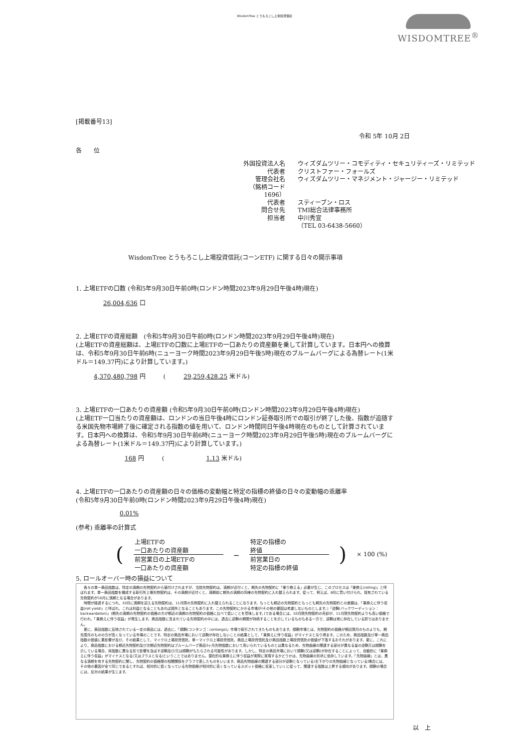WisdomTree とうもろこし上場投資信託
WISDOMTREE<sup>®</sup>
[掲載番号13]
令和 5年 10月 2日
各　　位
外国投資法人名
ウィズダムツリー・コモディティ・セキュリティーズ・リミテッド
代表者
クリストファー・フォールズ
管理会社名
ウィズダムツリー・マネジメント・ジャージー・リミテッド
（銘柄コード　1696）
代表者
スティーブン・ロス
問合せ先
TMI総合法律事務所
担当者
中川秀宣
（TEL 03-6438-5660）
WisdomTree とうもろこし上場投資信託(コーンETF) に関する日々の開示事項
1. 上場ETFの口数 (令和5年9月30日午前0時(ロンドン時間2023年9月29日午後4時)現在)
26,004,636 口
2. 上場ETFの資産総額　(令和5年9月30日午前0時(ロンドン時間2023年9月29日午後4時)現在)
(上場ETFの資産総額は、上場ETFの口数に上場ETFの一口あたりの資産額を乗して計算しています。日本円への換算は、令和5年9月30日午前6時(ニューヨーク時間2023年9月29日午後5時)現在のブルームバーグによる為替レート(1米ドル＝149.37円)により計算しています。)
4,370,480,798 円　　　(　　　29,259,428.25 米ドル)
3. 上場ETFの一口あたりの資産額 (令和5年9月30日午前0時(ロンドン時間2023年9月29日午後4時)現在)
(上場ETF一口当たりの資産額は、ロンドンの当日午後4時にロンドン証券取引所での取引が終了した後、指数が追随する米国先物市場終了後に確定される指数の値を用いて、ロンドン時間同日午後4時現在のものとして計算されています。日本円への換算は、令和5年9月30日午前6時(ニューヨーク時間2023年9月29日午後5時)現在のブルームバーグによる為替レート(1米ドル＝149.37円)により計算しています。)
168 円　　　(　　　　　　　1.13 米ドル)
4. 上場ETFの一口あたりの資産額の日々の価格の変動幅と特定の指標の終値の日々の変動幅の乖離率
(令和5年9月30日午前0時(ロンドン時間2023年9月29日午後4時)現在)
0.01%
(参考) 乖離率の計算式
(
上場ETFの
一口あたりの資産額
前営業日の上場ETFの
一口あたりの資産額
－
特定の指標の
終値
前営業日の
特定の指標の終値
) × 100 (%)
5. ロールオーバー時の損益について
　各々の単一商品指数は、特定の満期の先物契約から値付けされますが、当該先物契約は、満期が近付くと、期先の先物契約に「乗り換える」必要が生じ、このプロセスは「乗換え(rolling)」と呼ばれます。単一商品指数を構成する取引所上場先物契約は、その満期が近付くと、満期前に期先の満期の同様の先物契約に入れ替えられます。従って、例えば、8月に買い付けられ、保有されている先物契約が10月に満期となる場合があります。
　時間が経過するにつれ、10月に満期を迎える先物契約は、11月限の先物契約に入れ替えられることになります。もっとも期近の先物契約ともっとも期先の先物契約との差額は、「乗換えに伴う収益(roll yield)」と呼ばれ、これは利益となることもあれば損失となることもあります。この先物契約にかかる市場が(その他の要因は考慮しないものとします。)「逆鞘(バックワーディション：backwardation)」(期先の満期の先物契約の価格の方が期近の満期の先物契約の価格に比べて低いことを意味します。)である場合には、10月限先物契約の売却が、11月限先物契約よりも高い価格で行われ、「乗換えに伴う収益」が発生します。商品指数に含まれている先物契約の中には、過去に逆鞘の期間が持続することを示しているものもある一方で、逆鞘は常に存在している訳ではありません。
　更に、商品指数に反映されている一定の商品には、過去に、「順鞘(コンタンゴ：contango)」市場で取引されてきたものもあります。順鞘市場とは、先物契約の価格が期近限月のものよりも、期先限月のものの方が高くなっている市場のことです。特定の商品市場において逆鞘が存在しないことの結果として、「乗換えに伴う収益」がマイナスとなり得ます。このため、商品指数及び単一商品指数の価値に悪影響が及び、その結果として、マイクロ上場投資信託、単一マイクロ上場投資信託、商品上場投資信託及び商品指数上場投資信託の価値が下落するおそれがあります。更に、これにより、商品指数における期近先物契約及び次期近先物契約はブルームバーグ商品3ヶ月先物指数において用いられているものとは異なるため、先物曲線の関連する部分が異なる量の逆鞘又は順鞘を示している場合、両指数に異なる形で影響を及ぼす逆鞘及び/又は順鞘がもたらされる可能性があります。しかし、特定の商品市場において順鞘(又は逆鞘)が存在することによって、自動的に「乗換えに伴う収益」がマイナスとなる(又はプラスとなる)ということではありません。潜在的な乗換えに伴う収益が実際に実現するかどうかは、先物曲線の形状に依存しています。「先物曲線」とは、異なる満期を有する先物契約に関し、先物契約の価格間の相関関係をグラフで表したものをいいます。商品先物曲線の関連する部分が逆鞘となっている(右下がりの先物曲線となっている)場合には、その他の要因が全て同じであるとすれば、相対的に低くなっている先物価格が相対的に高くなっているスポット価格に収束していくに従って、関連する指数は上昇する傾向があります。順鞘の場合には、反対の結果が生じます。
以　上